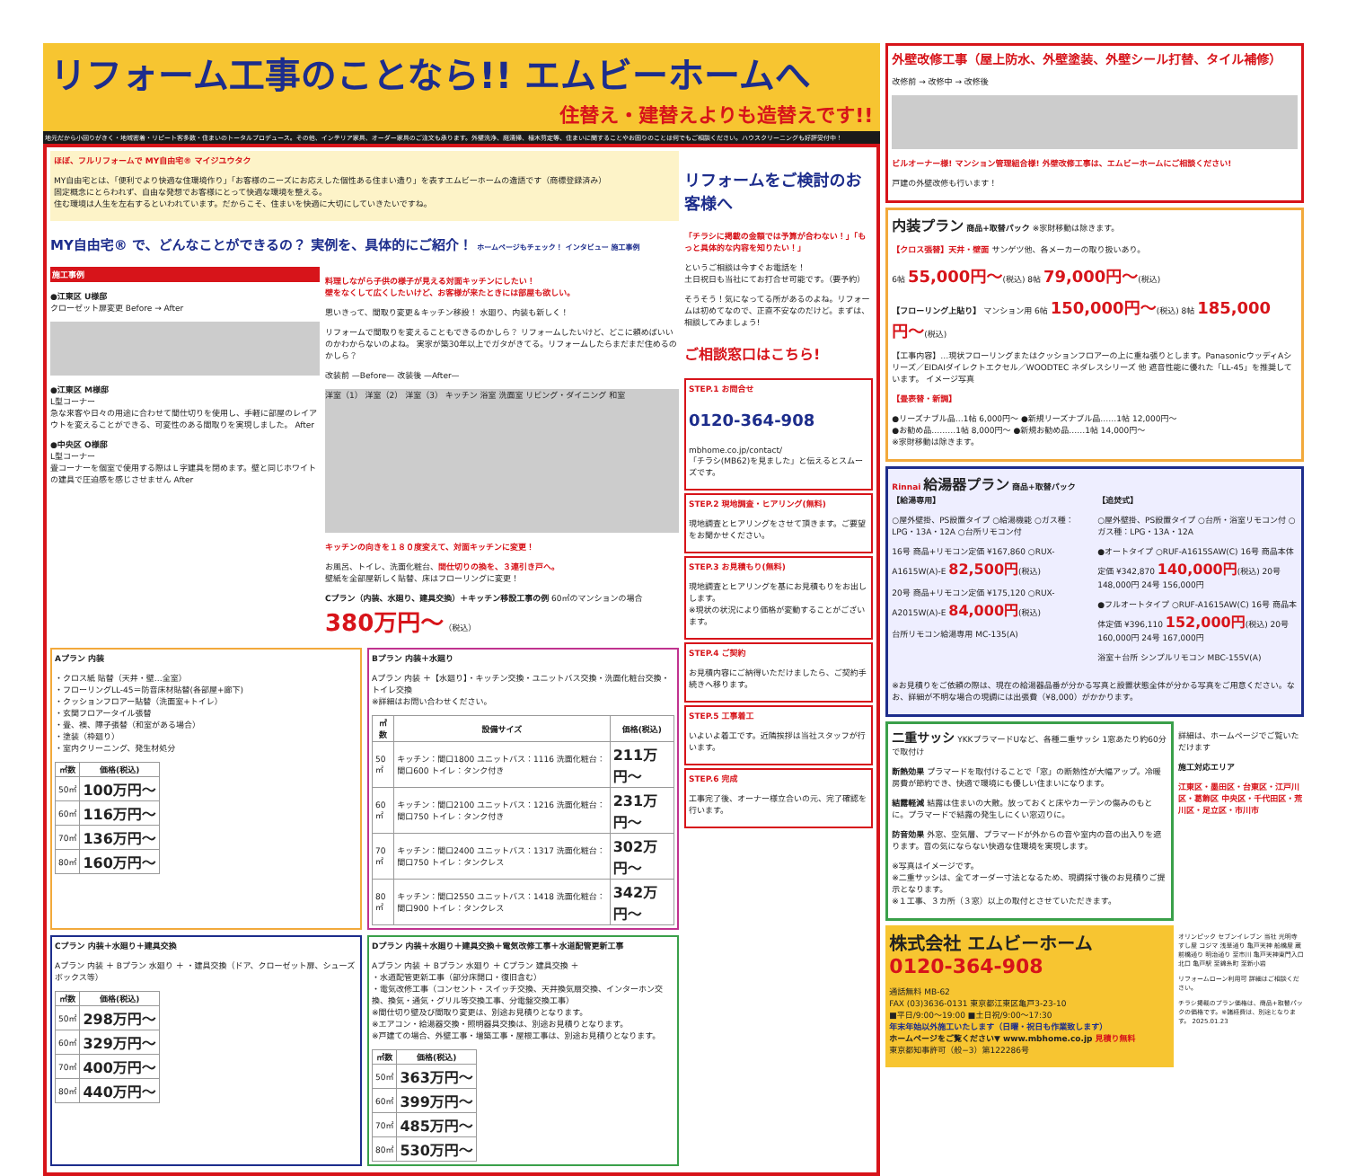リフォーム工事のことなら!! エムビーホームへ
住替え・建替えよりも造替えです!!
地元だから小回りがきく・地域密着・リピート客多数・住まいのトータルプロデュース。その他、インテリア家具、オーダー家具のご注文も承ります。外壁洗浄、庭清掃、植木剪定等、住まいに関することやお困りのことは何でもご相談ください。ハウスクリーニングも好評受付中！
ほぼ、フルリフォームで MY自由宅® マイジユウタク
MY自由宅とは、「便利でより快適な住環境作り」「お客様のニーズにお応えした個性ある住まい造り」を表すエムビーホームの造語です（商標登録済み）
固定概念にとらわれず、自由な発想でお客様にとって快適な環境を整える。
住む環境は人生を左右するといわれています。だからこそ、住まいを快適に大切にしていきたいですね。
MY自由宅® で、どんなことができるの？ 実例を、具体的にご紹介！ ホームページもチェック！ インタビュー 施工事例
施工事例
●江東区 U様邸
クローゼット扉変更 Before → After
●江東区 M様邸
L型コーナー
急な来客や日々の用途に合わせて間仕切りを使用し、手軽に部屋のレイアウトを変えることができる、可変性のある間取りを実現しました。 After
●中央区 O様邸
L型コーナー
畳コーナーを個室で使用する際はＬ字建具を閉めます。壁と同じホワイトの建具で圧迫感を感じさせません After
料理しながら子供の様子が見える対面キッチンにしたい！
壁をなくして広くしたいけど、お客様が来たときには部屋も欲しい。
思いきって、間取り変更＆キッチン移設！ 水廻り、内装も新しく！
リフォームで間取りを変えることもできるのかしら？ リフォームしたいけど、どこに頼めばいいのかわからないのよね。 実家が築30年以上でガタがきてる。リフォームしたらまだまだ住めるのかしら？
改装前 —Before— 改装後 —After—
洋室（1） 洋室（2） 洋室（3） キッチン 浴室 洗面室 リビング・ダイニング 和室
キッチンの向きを１８０度変えて、対面キッチンに変更！
お風呂、トイレ、洗面化粧台、間仕切りの換を、３連引き戸へ。
壁紙を全部屋新しく貼替、床はフローリングに変更！
Cプラン（内装、水廻り、建具交換）＋キッチン移設工事の例 60㎡のマンションの場合 380万円〜（税込）
Aプラン 内装
・クロス紙 貼替（天井・壁…全室）
・フローリングLL-45＝防音床材貼替(各部屋+廊下)
・クッションフロアー貼替（洗面室+トイレ）
・玄関フロアータイル張替
・畳、襖、障子張替（和室がある場合）
・塗装（枠廻り）
・室内クリーニング、発生材処分
| ㎡数 | 価格(税込) |
| --- | --- |
| 50㎡ | 100万円〜 |
| 60㎡ | 116万円〜 |
| 70㎡ | 136万円〜 |
| 80㎡ | 160万円〜 |
Bプラン 内装＋水廻り
Aプラン 内装 ＋【水廻り】・キッチン交換・ユニットバス交換・洗面化粧台交換・トイレ交換
※詳細はお問い合わせください。
| ㎡数 | 設備サイズ | 価格(税込) |
| --- | --- | --- |
| 50㎡ | キッチン：間口1800 ユニットバス：1116 洗面化粧台：間口600 トイレ：タンク付き | 211万円〜 |
| 60㎡ | キッチン：間口2100 ユニットバス：1216 洗面化粧台：間口750 トイレ：タンク付き | 231万円〜 |
| 70㎡ | キッチン：間口2400 ユニットバス：1317 洗面化粧台：間口750 トイレ：タンクレス | 302万円〜 |
| 80㎡ | キッチン：間口2550 ユニットバス：1418 洗面化粧台：間口900 トイレ：タンクレス | 342万円〜 |
Cプラン 内装＋水廻り＋建具交換
Aプラン 内装 ＋ Bプラン 水廻り ＋ ・建具交換（ドア、クローゼット扉、シューズボックス等）
| ㎡数 | 価格(税込) |
| --- | --- |
| 50㎡ | 298万円〜 |
| 60㎡ | 329万円〜 |
| 70㎡ | 400万円〜 |
| 80㎡ | 440万円〜 |
Dプラン 内装＋水廻り＋建具交換＋電気改修工事＋水道配管更新工事
Aプラン 内装 ＋ Bプラン 水廻り ＋ Cプラン 建具交換 ＋
・水道配管更新工事（部分床開口・復旧含む）
・電気改修工事（コンセント・スイッチ交換、天井換気扇交換、インターホン交換、換気・通気・グリル等交換工事、分電盤交換工事）
※間仕切り壁及び間取り変更は、別途お見積りとなります。
※エアコン・給湯器交換・照明器具交換は、別途お見積りとなります。
※戸建ての場合、外壁工事・増築工事・屋根工事は、別途お見積りとなります。
| ㎡数 | 価格(税込) |
| --- | --- |
| 50㎡ | 363万円〜 |
| 60㎡ | 399万円〜 |
| 70㎡ | 485万円〜 |
| 80㎡ | 530万円〜 |
リフォームをご検討のお客様へ
「チラシに掲載の金額では予算が合わない！」「もっと具体的な内容を知りたい！」
というご相談は今すぐお電話を！
土日祝日も当社にてお打合せ可能です。（要予約）
そうそう！気になってる所があるのよね。リフォームは初めてなので、正直不安なのだけど。まずは、相談してみましょう!
ご相談窓口はこちら!
STEP.1 お問合せ
0120-364-908
mbhome.co.jp/contact/
「チラシ(MB62)を見ました」と伝えるとスムーズです。
STEP.2 現地調査・ヒアリング(無料)
現地調査とヒアリングをさせて頂きます。ご要望をお聞かせください。
STEP.3 お見積もり(無料)
現地調査とヒアリングを基にお見積もりをお出しします。
※現状の状況により価格が変動することがございます。
STEP.4 ご契約
お見積内容にご納得いただけましたら、ご契約手続きへ移ります。
STEP.5 工事着工
いよいよ着工です。近隣挨拶は当社スタッフが行います。
STEP.6 完成
工事完了後、オーナー様立合いの元、完了確認を行います。
外壁改修工事（屋上防水、外壁塗装、外壁シール打替、タイル補修）
改修前 → 改修中 → 改修後
ビルオーナー様! マンション管理組合様! 外壁改修工事は、エムビーホームにご相談ください!
戸建の外壁改修も行います！
内装プラン 商品+取替パック ※家財移動は除きます。
【クロス張替】天井・壁面 サンゲツ他、各メーカーの取り扱いあり。
6帖 55,000円〜(税込) 8帖 79,000円〜(税込)
【フローリング上貼り】 マンション用 6帖 150,000円〜(税込) 8帖 185,000円〜(税込)
【工事内容】…現状フローリングまたはクッションフロアーの上に重ね張りとします。PanasonicウッディAシリーズ／EIDAIダイレクトエクセル／WOODTEC ネダレスシリーズ 他 遮音性能に優れた「LL-45」を推奨しています。 イメージ写真
【畳表替・新調】
●リーズナブル品…1帖 6,000円〜 ●新規リーズナブル品……1帖 12,000円〜
●お勧め品………1帖 8,000円〜 ●新規お勧め品……1帖 14,000円〜
※家財移動は除きます。
Rinnai 給湯器プラン 商品+取替パック
【給湯専用】
○屋外壁掛、PS設置タイプ ○給湯機能 ○ガス種：LPG・13A・12A ○台所リモコン付
16号 商品+リモコン定価 ¥167,860 ○RUX-A1615W(A)-E 82,500円(税込)
20号 商品+リモコン定価 ¥175,120 ○RUX-A2015W(A)-E 84,000円(税込)
台所リモコン給湯専用 MC-135(A)
【追焚式】
○屋外壁掛、PS設置タイプ ○台所・浴室リモコン付 ○ガス種：LPG・13A・12A
●オートタイプ ○RUF-A1615SAW(C) 16号 商品本体定価 ¥342,870 140,000円(税込) 20号 148,000円 24号 156,000円
●フルオートタイプ ○RUF-A1615AW(C) 16号 商品本体定価 ¥396,110 152,000円(税込) 20号 160,000円 24号 167,000円
浴室＋台所 シンプルリモコン MBC-155V(A)
※お見積りをご依頼の際は、現在の給湯器品番が分かる写真と設置状態全体が分かる写真をご用意ください。なお、詳細が不明な場合の現調には出張費（¥8,000）がかかります。
二重サッシ YKKプラマードUなど、各種二重サッシ 1窓あたり約60分で取付け
断熱効果 プラマードを取付けることで「窓」の断熱性が大幅アップ。冷暖房費が節約でき、快適で環境にも優しい住まいになります。
結露軽減 結露は住まいの大敵。放っておくと床やカーテンの傷みのもとに。プラマードで結露の発生しにくい窓辺りに。
防音効果 外窓、空気層、プラマードが外からの音や室内の音の出入りを遮ります。音の気にならない快適な住環境を実現します。
※写真はイメージです。
※二重サッシは、全てオーダー寸法となるため、現調採寸後のお見積りご提示となります。
※１工事、３カ所（３窓）以上の取付とさせていただきます。
詳細は、ホームページでご覧いただけます
施工対応エリア
江東区・墨田区・台東区・江戸川区・葛飾区 中央区・千代田区・荒川区・足立区・市川市
株式会社 エムビーホーム
0120-364-908
通話無料 MB-62
FAX (03)3636-0131 東京都江東区亀戸3-23-10
■平日/9:00〜19:00 ■土日祝/9:00〜17:30
年末年始以外施工いたします（日曜・祝日も作業致します）
ホームページをご覧ください▼ www.mbhome.co.jp 見積り無料
東京都知事許可（般−3）第122286号
オリンピック セブンイレブン 当社 光明寺 すし屋 コジマ 浅草通り 亀戸天神 船橋屋 蔵前橋通り 明治通り 至市川 亀戸天神東門入口 北口 亀戸駅 至錦糸町 至新小岩
リフォームローン利用可 詳細はご相談ください。
チラシ掲載のプラン価格は、商品+取替パックの価格です。※諸経費は、別途となります。 2025.01.23